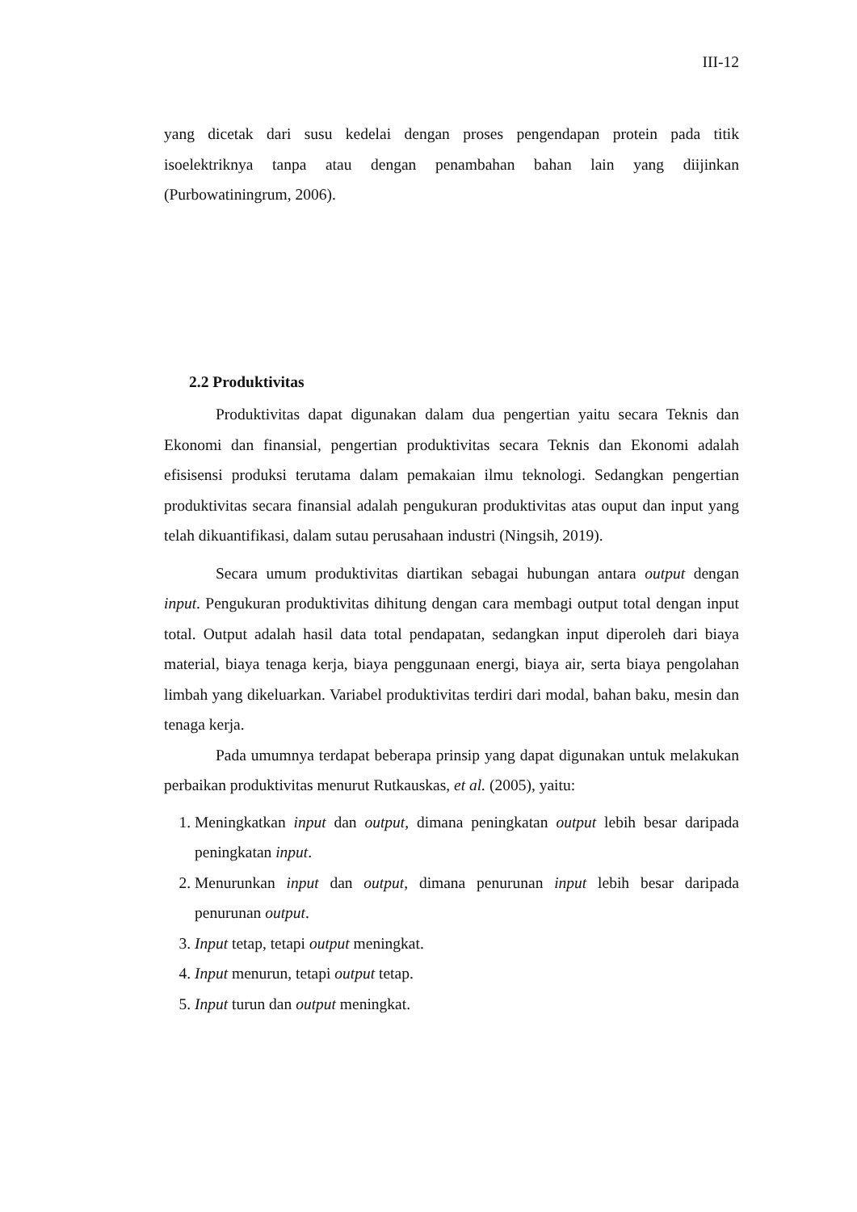III-12
yang dicetak dari susu kedelai dengan proses pengendapan protein pada titik isoelektriknya tanpa atau dengan penambahan bahan lain yang diijinkan (Purbowatiningrum, 2006).
2.2 Produktivitas
Produktivitas dapat digunakan dalam dua pengertian yaitu secara Teknis dan Ekonomi dan finansial, pengertian produktivitas secara Teknis dan Ekonomi adalah efisisensi produksi terutama dalam pemakaian ilmu teknologi. Sedangkan pengertian produktivitas secara finansial adalah pengukuran produktivitas atas ouput dan input yang telah dikuantifikasi, dalam sutau perusahaan industri (Ningsih, 2019).
Secara umum produktivitas diartikan sebagai hubungan antara output dengan input. Pengukuran produktivitas dihitung dengan cara membagi output total dengan input total. Output adalah hasil data total pendapatan, sedangkan input diperoleh dari biaya material, biaya tenaga kerja, biaya penggunaan energi, biaya air, serta biaya pengolahan limbah yang dikeluarkan. Variabel produktivitas terdiri dari modal, bahan baku, mesin dan tenaga kerja.
Pada umumnya terdapat beberapa prinsip yang dapat digunakan untuk melakukan perbaikan produktivitas menurut Rutkauskas, et al. (2005), yaitu:
1. Meningkatkan input dan output, dimana peningkatan output lebih besar daripada peningkatan input.
2. Menurunkan input dan output, dimana penurunan input lebih besar daripada penurunan output.
3. Input tetap, tetapi output meningkat.
4. Input menurun, tetapi output tetap.
5. Input turun dan output meningkat.